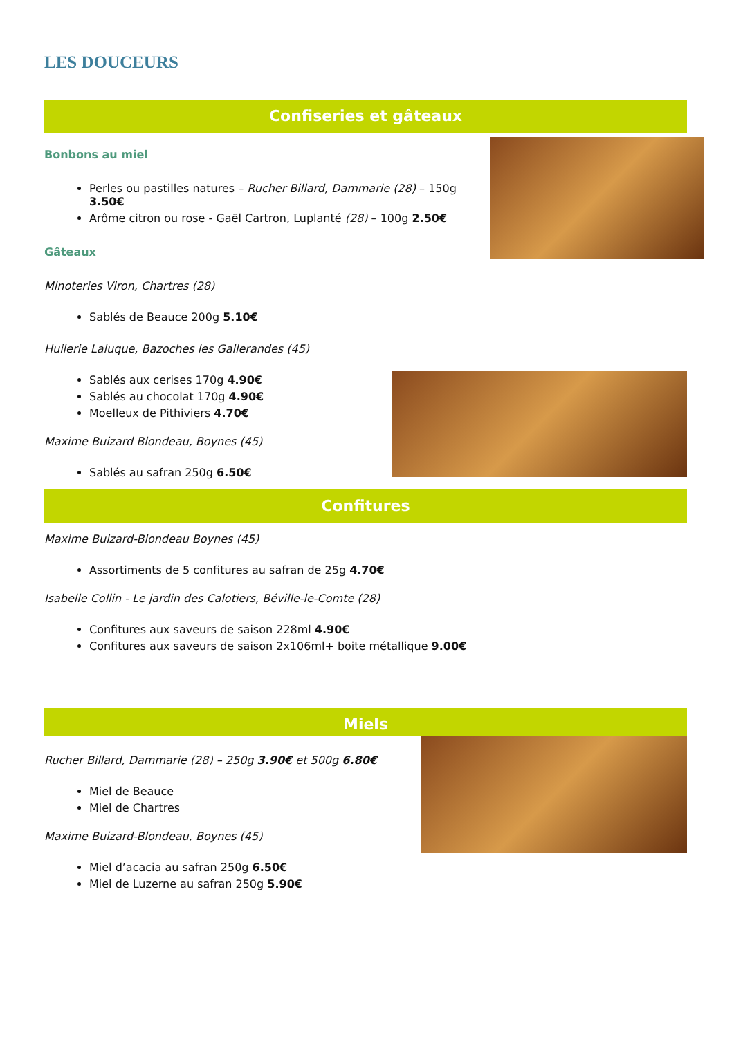LES DOUCEURS
Confiseries et gâteaux
Bonbons au miel
Perles ou pastilles natures – Rucher Billard, Dammarie (28) – 150g 3.50€
Arôme citron ou rose - Gaël Cartron, Luplanté (28) – 100g 2.50€
Gâteaux
Minoteries Viron, Chartres (28)
Sablés de Beauce 200g 5.10€
Huilerie Laluque, Bazoches les Gallerandes (45)
Sablés aux cerises 170g 4.90€
Sablés au chocolat 170g 4.90€
Moelleux de Pithiviers 4.70€
Maxime Buizard Blondeau, Boynes (45)
Sablés au safran 250g 6.50€
Confitures
Maxime Buizard-Blondeau Boynes (45)
Assortiments de 5 confitures au safran de 25g 4.70€
Isabelle Collin - Le jardin des Calotiers, Béville-le-Comte (28)
Confitures aux saveurs de saison 228ml 4.90€
Confitures aux saveurs de saison 2x106ml+ boite métallique 9.00€
Miels
Rucher Billard, Dammarie (28) – 250g 3.90€ et 500g 6.80€
Miel de Beauce
Miel de Chartres
Maxime Buizard-Blondeau, Boynes (45)
Miel d’acacia au safran 250g 6.50€
Miel de Luzerne au safran 250g 5.90€